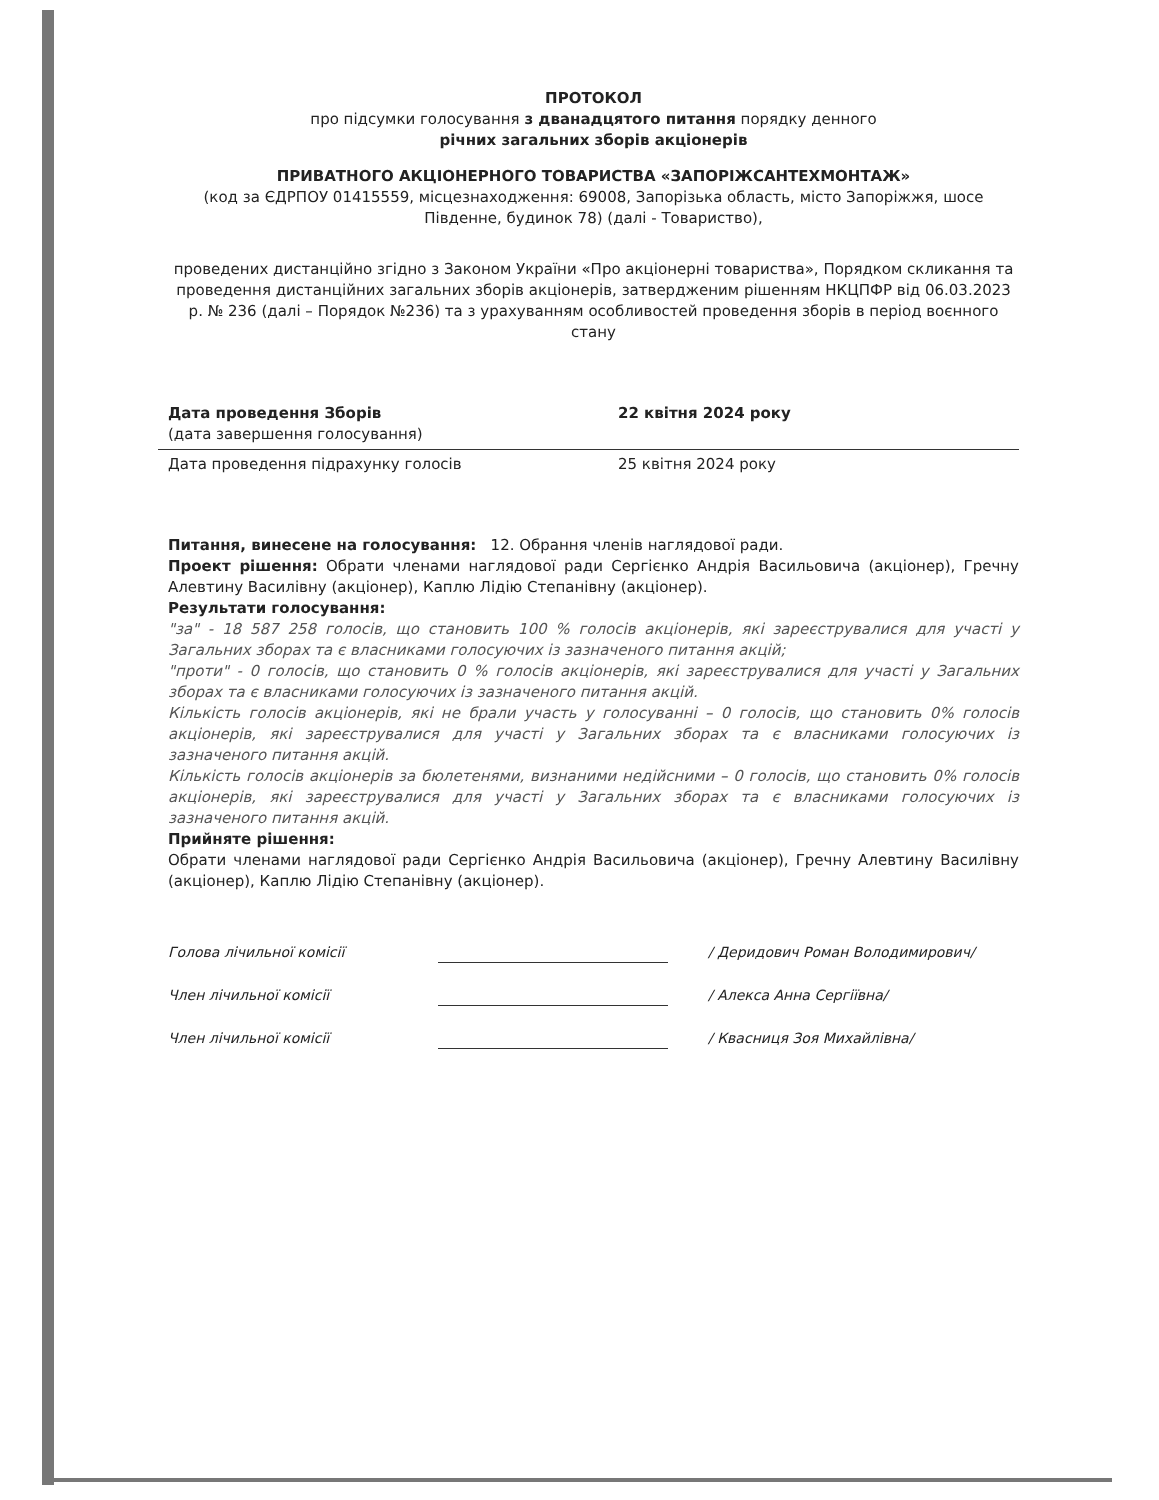ПРОТОКОЛ
про підсумки голосування з дванадцятого питання порядку денного
річних загальних зборів акціонерів
ПРИВАТНОГО АКЦІОНЕРНОГО ТОВАРИСТВА «ЗАПОРІЖСАНТЕХМОНТАЖ»
(код за ЄДРПОУ 01415559, місцезнаходження: 69008, Запорізька область, місто Запоріжжя, шосе Південне, будинок 78) (далі - Товариство),
проведених дистанційно згідно з Законом України «Про акціонерні товариства», Порядком скликання та проведення дистанційних загальних зборів акціонерів, затвердженим рішенням НКЦПФР від 06.03.2023 р. № 236 (далі – Порядок №236) та з урахуванням особливостей проведення зборів в період воєнного стану
Дата проведення Зборів
(дата завершення голосування)
22 квітня 2024 року
Дата проведення підрахунку голосів 25 квітня 2024 року
Питання, винесене на голосування: 12. Обрання членів наглядової ради.
Проект рішення: Обрати членами наглядової ради Сергієнко Андрія Васильовича (акціонер), Гречну Алевтину Василівну (акціонер), Каплю Лідію Степанівну (акціонер).
Результати голосування:
"за" - 18 587 258 голосів, що становить 100 % голосів акціонерів, які зареєструвалися для участі у Загальних зборах та є власниками голосуючих із зазначеного питання акцій;
"проти" - 0 голосів, що становить 0 % голосів акціонерів, які зареєструвалися для участі у Загальних зборах та є власниками голосуючих із зазначеного питання акцій.
Кількість голосів акціонерів, які не брали участь у голосуванні – 0 голосів, що становить 0% голосів акціонерів, які зареєструвалися для участі у Загальних зборах та є власниками голосуючих із зазначеного питання акцій.
Кількість голосів акціонерів за бюлетенями, визнаними недійсними – 0 голосів, що становить 0% голосів акціонерів, які зареєструвалися для участі у Загальних зборах та є власниками голосуючих із зазначеного питання акцій.
Прийняте рішення:
Обрати членами наглядової ради Сергієнко Андрія Васильовича (акціонер), Гречну Алевтину Василівну (акціонер), Каплю Лідію Степанівну (акціонер).
Голова лічильної комісії / Деридович Роман Володимирович/
Член лічильної комісії / Алекса Анна Сергіївна/
Член лічильної комісії / Квасниця Зоя Михайлівна/